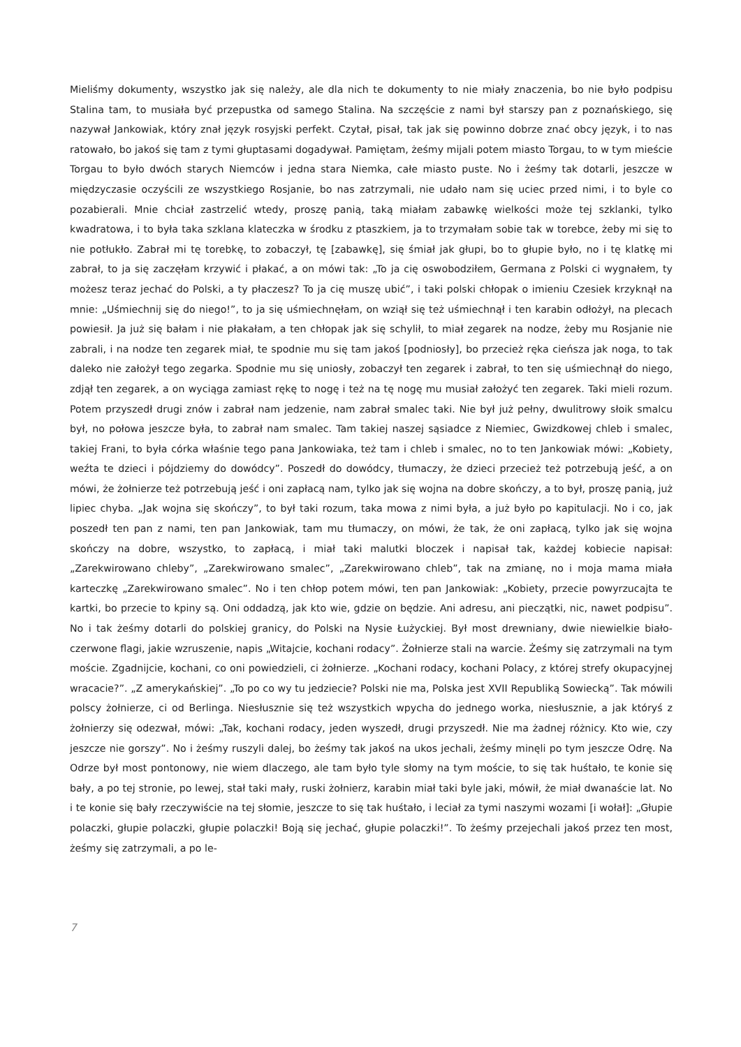Mieliśmy dokumenty, wszystko jak się należy, ale dla nich te dokumenty to nie miały znaczenia, bo nie było podpisu Stalina tam, to musiała być przepustka od samego Stalina. Na szczęście z nami był starszy pan z poznańskiego, się nazywał Jankowiak, który znał język rosyjski perfekt. Czytał, pisał, tak jak się powinno dobrze znać obcy język, i to nas ratowało, bo jakoś się tam z tymi głuptasami dogadywał. Pamiętam, żeśmy mijali potem miasto Torgau, to w tym mieście Torgau to było dwóch starych Niemców i jedna stara Niemka, całe miasto puste. No i żeśmy tak dotarli, jeszcze w międzyczasie oczyścili ze wszystkiego Rosjanie, bo nas zatrzymali, nie udało nam się uciec przed nimi, i to byle co pozabierali. Mnie chciał zastrzelić wtedy, proszę panią, taką miałam zabawkę wielkości może tej szklanki, tylko kwadratowa, i to była taka szklana klateczka w środku z ptaszkiem, ja to trzymałam sobie tak w torebce, żeby mi się to nie potłukło. Zabrał mi tę torebkę, to zobaczył, tę [zabawkę], się śmiał jak głupi, bo to głupie było, no i tę klatkę mi zabrał, to ja się zaczęłam krzywić i płakać, a on mówi tak: „To ja cię oswobodziłem, Germana z Polski ci wygnałem, ty możesz teraz jechać do Polski, a ty płaczesz? To ja cię muszę ubić”, i taki polski chłopak o imieniu Czesiek krzyknął na mnie: „Uśmiechnij się do niego!”, to ja się uśmiechnęłam, on wziął się też uśmiechnął i ten karabin odłożył, na plecach powiesił. Ja już się bałam i nie płakałam, a ten chłopak jak się schylił, to miał zegarek na nodze, żeby mu Rosjanie nie zabrali, i na nodze ten zegarek miał, te spodnie mu się tam jakoś [podniosły], bo przecież ręka cieńsza jak noga, to tak daleko nie założył tego zegarka. Spodnie mu się uniosły, zobaczył ten zegarek i zabrał, to ten się uśmiechnął do niego, zdjął ten zegarek, a on wyciąga zamiast rękę to nogę i też na tę nogę mu musiał założyć ten zegarek. Taki mieli rozum. Potem przyszedł drugi znów i zabrał nam jedzenie, nam zabrał smalec taki. Nie był już pełny, dwulitrowy słoik smalcu był, no połowa jeszcze była, to zabrał nam smalec. Tam takiej naszej sąsiadce z Niemiec, Gwizdkowej chleb i smalec, takiej Frani, to była córka właśnie tego pana Jankowiaka, też tam i chleb i smalec, no to ten Jankowiak mówi: „Kobiety, weźta te dzieci i pójdziemy do dowódcy”. Poszedł do dowódcy, tłumaczy, że dzieci przecież też potrzebują jeść, a on mówi, że żołnierze też potrzebują jeść i oni zapłacą nam, tylko jak się wojna na dobre skończy, a to był, proszę panią, już lipiec chyba. „Jak wojna się skończy”, to był taki rozum, taka mowa z nimi była, a już było po kapitulacji. No i co, jak poszedł ten pan z nami, ten pan Jankowiak, tam mu tłumaczy, on mówi, że tak, że oni zapłacą, tylko jak się wojna skończy na dobre, wszystko, to zapłacą, i miał taki malutki bloczek i napisał tak, każdej kobiecie napisał: „Zarekwirowano chleby”, „Zarekwirowano smalec”, „Zarekwirowano chleb”, tak na zmianę, no i moja mama miała karteczkę „Zarekwirowano smalec”. No i ten chłop potem mówi, ten pan Jankowiak: „Kobiety, przecie powyrzucajta te kartki, bo przecie to kpiny są. Oni oddadzą, jak kto wie, gdzie on będzie. Ani adresu, ani pieczątki, nic, nawet podpisu”. No i tak żeśmy dotarli do polskiej granicy, do Polski na Nysie Łużyckiej. Był most drewniany, dwie niewielkie biało-czerwone flagi, jakie wzruszenie, napis „Witajcie, kochani rodacy”. Żołnierze stali na warcie. Żeśmy się zatrzymali na tym moście. Zgadnijcie, kochani, co oni powiedzieli, ci żołnierze. „Kochani rodacy, kochani Polacy, z której strefy okupacyjnej wracacie?”. „Z amerykańskiej”. „To po co wy tu jedziecie? Polski nie ma, Polska jest XVII Republiką Sowiecką”. Tak mówili polscy żołnierze, ci od Berlinga. Niesłusznie się też wszystkich wpycha do jednego worka, niesłusznie, a jak któryś z żołnierzy się odezwał, mówi: „Tak, kochani rodacy, jeden wyszedł, drugi przyszedł. Nie ma żadnej różnicy. Kto wie, czy jeszcze nie gorszy”. No i żeśmy ruszyli dalej, bo żeśmy tak jakoś na ukos jechali, żeśmy minęli po tym jeszcze Odrę. Na Odrze był most pontonowy, nie wiem dlaczego, ale tam było tyle słomy na tym moście, to się tak huśtało, te konie się bały, a po tej stronie, po lewej, stał taki mały, ruski żołnierz, karabin miał taki byle jaki, mówił, że miał dwanaście lat. No i te konie się bały rzeczywiście na tej słomie, jeszcze to się tak huśtało, i leciał za tymi naszymi wozami [i wołał]: „Głupie polaczki, głupie polaczki, głupie polaczki! Boją się jechać, głupie polaczki!”. To żeśmy przejechali jakoś przez ten most, żeśmy się zatrzymali, a po le-
7